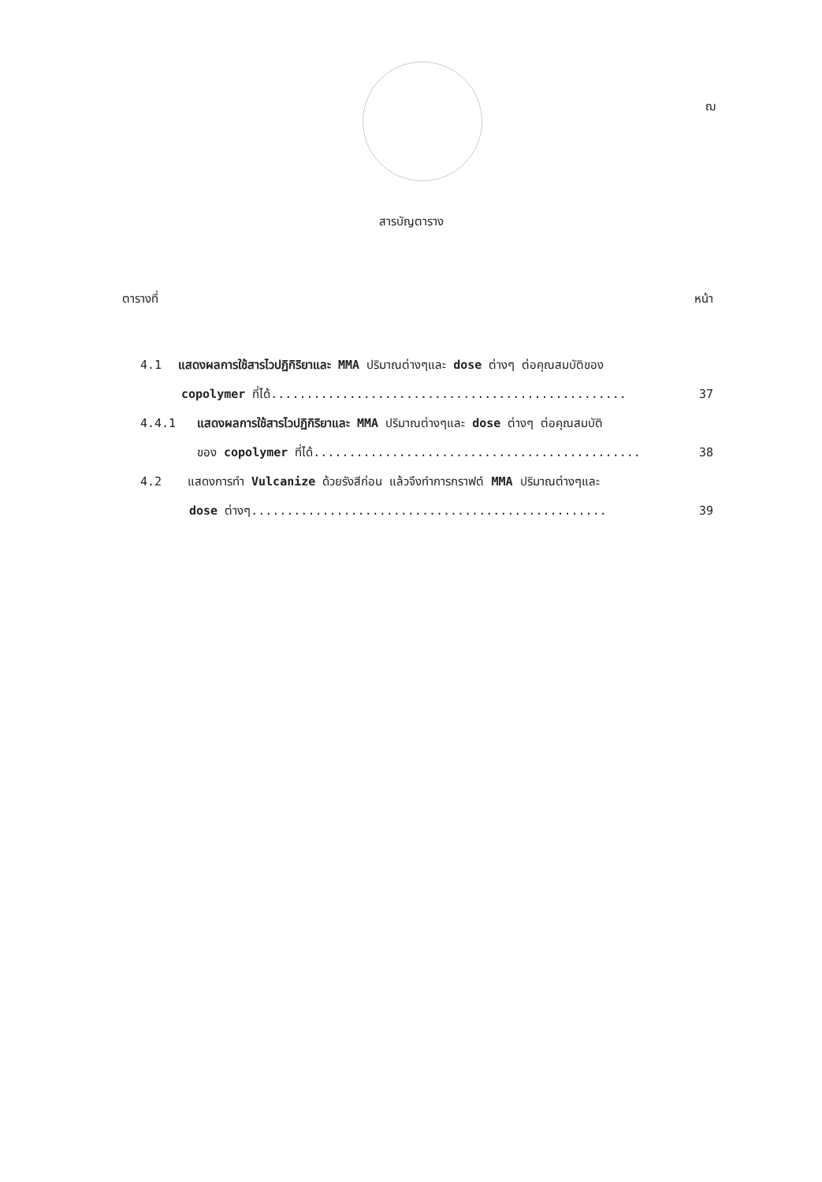ฌ
สารบัญตาราง
ตารางที่ หน้า
4.1 แสดงผลการใช้สารไวปฏิกิริยาและ MMA ปริมาณต่างๆและ dose ต่างๆ ต่อคุณสมบัติของ
copolymer ที่ได้.................................................. 37
4.4.1 แสดงผลการใช้สารไวปฏิกิริยาและ MMA ปริมาณต่างๆและ dose ต่างๆ ต่อคุณสมบัติ
ของ copolymer ที่ได้.............................................. 38
4.2 แสดงการทำ Vulcanize ด้วยรังสีก่อน แล้วจึงทำการกราฟต์ MMA ปริมาณต่างๆและ
dose ต่างๆ.................................................. 39